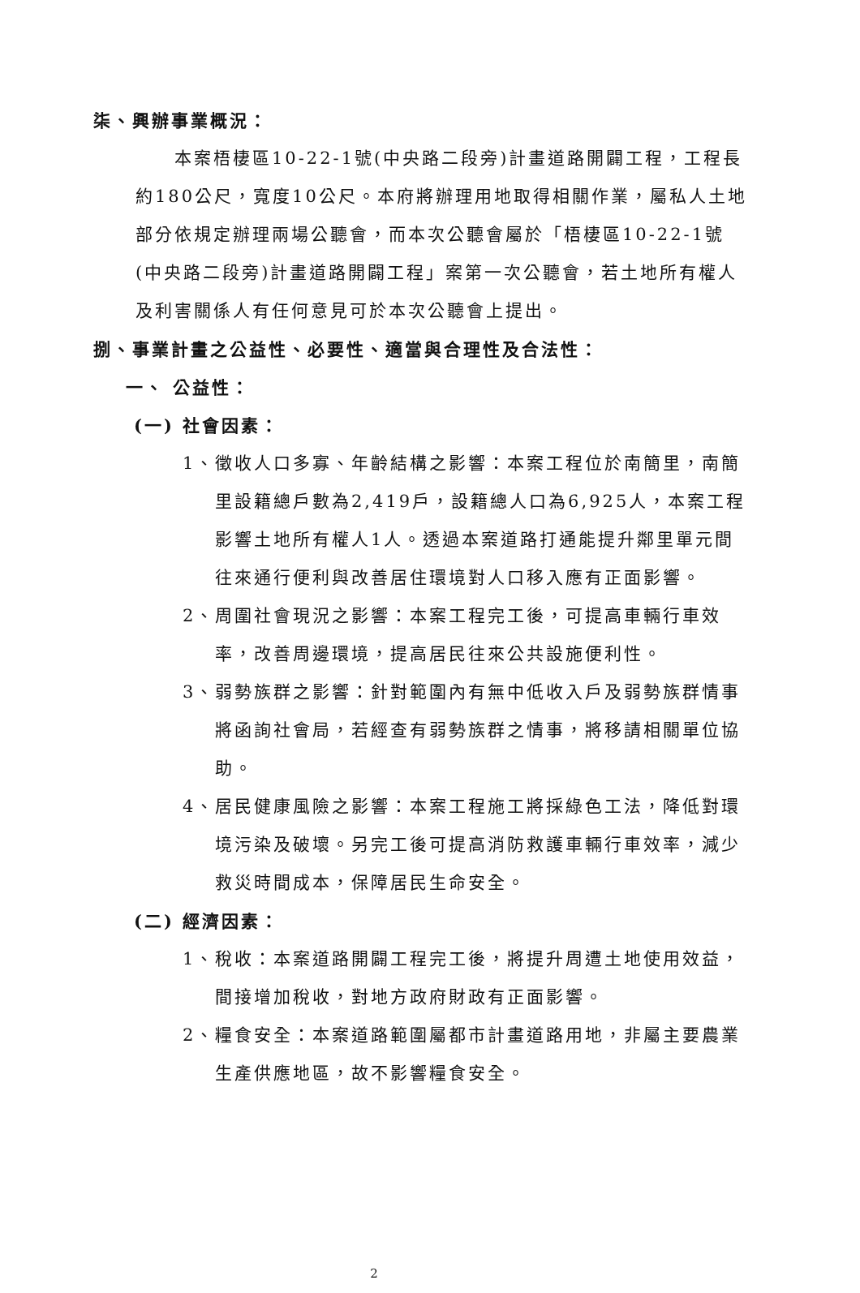柒、興辦事業概況：
本案梧棲區10-22-1號(中央路二段旁)計畫道路開闢工程，工程長約180公尺，寬度10公尺。本府將辦理用地取得相關作業，屬私人土地部分依規定辦理兩場公聽會，而本次公聽會屬於「梧棲區10-22-1號(中央路二段旁)計畫道路開闢工程」案第一次公聽會，若土地所有權人及利害關係人有任何意見可於本次公聽會上提出。
捌、事業計畫之公益性、必要性、適當與合理性及合法性：
一、 公益性：
(一) 社會因素：
1、徵收人口多寡、年齡結構之影響：本案工程位於南簡里，南簡里設籍總戶數為2,419戶，設籍總人口為6,925人，本案工程影響土地所有權人1人。透過本案道路打通能提升鄰里單元間往來通行便利與改善居住環境對人口移入應有正面影響。
2、周圍社會現況之影響：本案工程完工後，可提高車輛行車效率，改善周邊環境，提高居民往來公共設施便利性。
3、弱勢族群之影響：針對範圍內有無中低收入戶及弱勢族群情事將函詢社會局，若經查有弱勢族群之情事，將移請相關單位協助。
4、居民健康風險之影響：本案工程施工將採綠色工法，降低對環境污染及破壞。另完工後可提高消防救護車輛行車效率，減少救災時間成本，保障居民生命安全。
(二) 經濟因素：
1、稅收：本案道路開闢工程完工後，將提升周遭土地使用效益，間接增加稅收，對地方政府財政有正面影響。
2、糧食安全：本案道路範圍屬都市計畫道路用地，非屬主要農業生產供應地區，故不影響糧食安全。
2